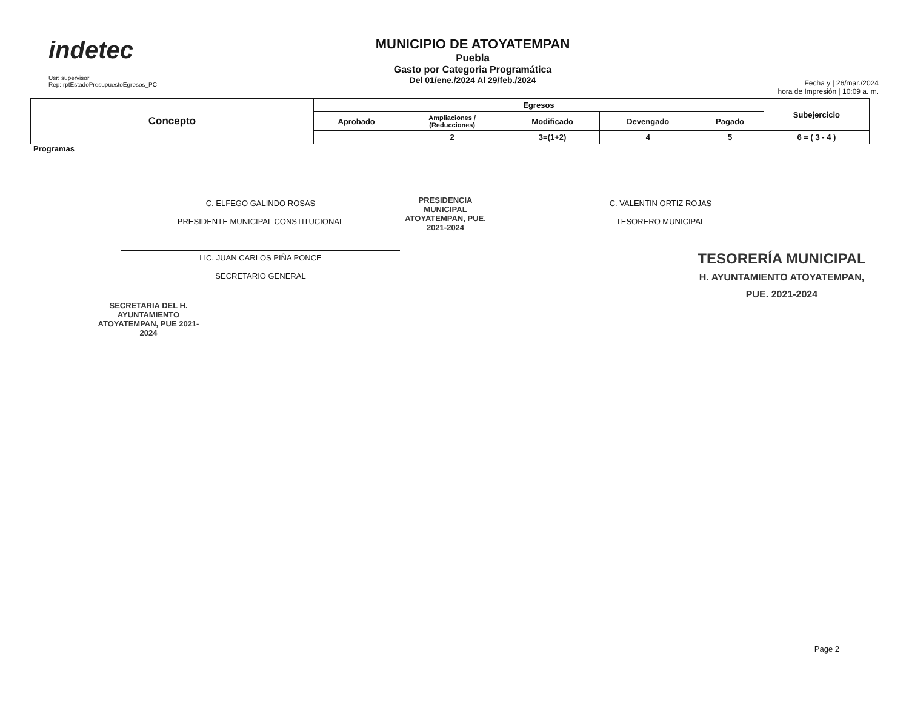indetec
Usr: supervisor
Rep: rptEstadoPresupuestoEgresos_PC
MUNICIPIO DE ATOYATEMPAN
Puebla
Gasto por Categoria Programática
Del 01/ene./2024 Al 29/feb./2024
Fecha y | 26/mar./2024
hora de Impresión | 10:09 a. m.
| Concepto | Egresos | | | | | Subejercicio |
| --- | --- | --- | --- | --- | --- | --- |
| | Aprobado | Ampliaciones / (Reducciones) | Modificado | Devengado | Pagado | |
| | | 2 | 3=(1+2) | 4 | 5 | 6 = ( 3 - 4 ) |
Programas
C. ELFEGO GALINDO ROSAS
PRESIDENTE MUNICIPAL CONSTITUCIONAL
PRESIDENCIA MUNICIPAL ATOYATEMPAN, PUE. 2021-2024
C. VALENTIN ORTIZ ROJAS
TESORERO MUNICIPAL
LIC. JUAN CARLOS PIÑA PONCE
SECRETARIO GENERAL
TESORERÍA MUNICIPAL
H. AYUNTAMIENTO ATOYATEMPAN, PUE. 2021-2024
SECRETARIA DEL H. AYUNTAMIENTO ATOYATEMPAN, PUE 2021-2024
Page 2